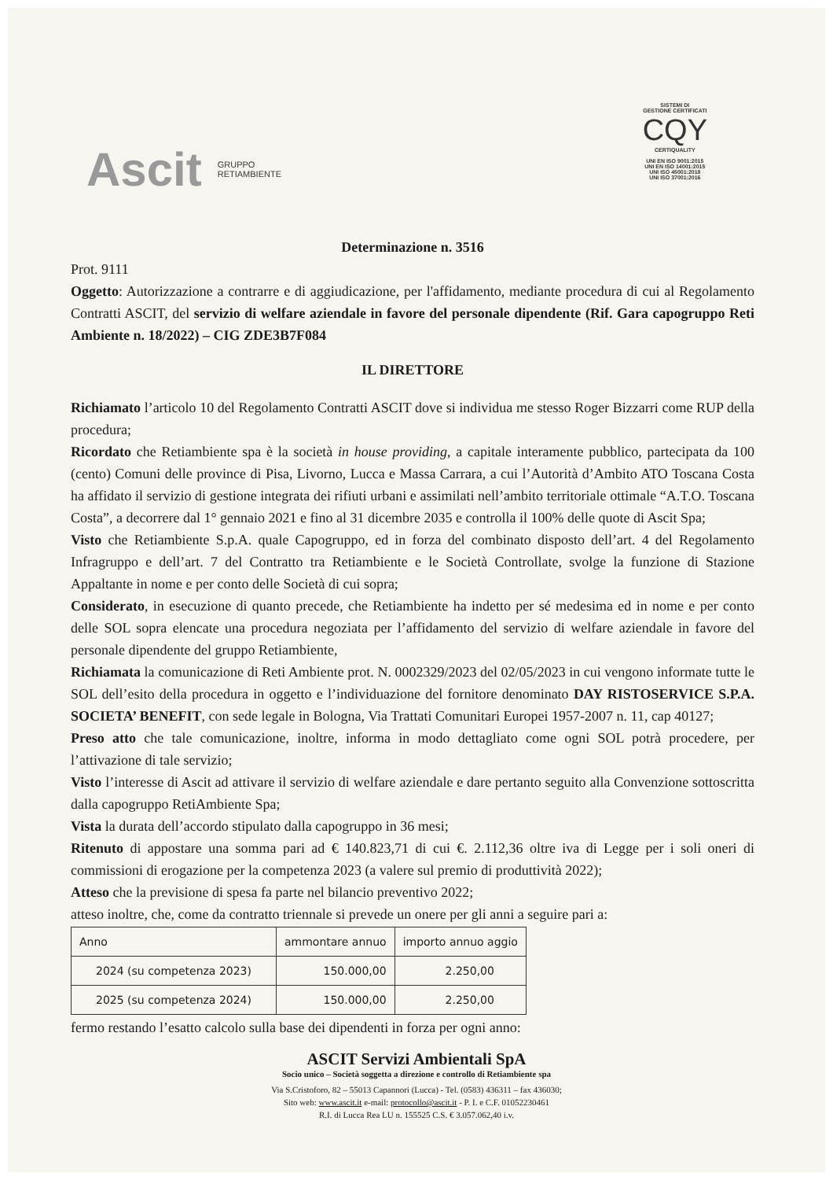Ascit GRUPPO
RETIAMBIENTE
SISTEMI DI
GESTIONE CERTIFICATI
CQY
CERTIQUALITY
UNI EN ISO 9001:2015
UNI EN ISO 14001:2015
UNI ISO 45001:2018
UNI ISO 37001:2016
Determinazione n. 3516
Prot. 9111
Oggetto: Autorizzazione a contrarre e di aggiudicazione, per l'affidamento, mediante procedura di cui al Regolamento Contratti ASCIT, del servizio di welfare aziendale in favore del personale dipendente (Rif. Gara capogruppo Reti Ambiente n. 18/2022) – CIG ZDE3B7F084
IL DIRETTORE
Richiamato l’articolo 10 del Regolamento Contratti ASCIT dove si individua me stesso Roger Bizzarri come RUP della procedura;
Ricordato che Retiambiente spa è la società in house providing, a capitale interamente pubblico, partecipata da 100 (cento) Comuni delle province di Pisa, Livorno, Lucca e Massa Carrara, a cui l’Autorità d’Ambito ATO Toscana Costa ha affidato il servizio di gestione integrata dei rifiuti urbani e assimilati nell’ambito territoriale ottimale “A.T.O. Toscana Costa”, a decorrere dal 1° gennaio 2021 e fino al 31 dicembre 2035 e controlla il 100% delle quote di Ascit Spa;
Visto che Retiambiente S.p.A. quale Capogruppo, ed in forza del combinato disposto dell’art. 4 del Regolamento Infragruppo e dell’art. 7 del Contratto tra Retiambiente e le Società Controllate, svolge la funzione di Stazione Appaltante in nome e per conto delle Società di cui sopra;
Considerato, in esecuzione di quanto precede, che Retiambiente ha indetto per sé medesima ed in nome e per conto delle SOL sopra elencate una procedura negoziata per l’affidamento del servizio di welfare aziendale in favore del personale dipendente del gruppo Retiambiente,
Richiamata la comunicazione di Reti Ambiente prot. N. 0002329/2023 del 02/05/2023 in cui vengono informate tutte le SOL dell’esito della procedura in oggetto e l’individuazione del fornitore denominato DAY RISTOSERVICE S.P.A. SOCIETA’ BENEFIT, con sede legale in Bologna, Via Trattati Comunitari Europei 1957-2007 n. 11, cap 40127;
Preso atto che tale comunicazione, inoltre, informa in modo dettagliato come ogni SOL potrà procedere, per l’attivazione di tale servizio;
Visto l’interesse di Ascit ad attivare il servizio di welfare aziendale e dare pertanto seguito alla Convenzione sottoscritta dalla capogruppo RetiAmbiente Spa;
Vista la durata dell’accordo stipulato dalla capogruppo in 36 mesi;
Ritenuto di appostare una somma pari ad € 140.823,71 di cui €. 2.112,36 oltre iva di Legge per i soli oneri di commissioni di erogazione per la competenza 2023 (a valere sul premio di produttività 2022);
Atteso che la previsione di spesa fa parte nel bilancio preventivo 2022;
atteso inoltre, che, come da contratto triennale si prevede un onere per gli anni a seguire pari a:
| Anno | ammontare annuo | importo annuo aggio |
| --- | --- | --- |
| 2024 (su competenza 2023) | 150.000,00 | 2.250,00 |
| 2025 (su competenza 2024) | 150.000,00 | 2.250,00 |
fermo restando l’esatto calcolo sulla base dei dipendenti in forza per ogni anno:
ASCIT Servizi Ambientali SpA
Socio unico – Società soggetta a direzione e controllo di Retiambiente spa
Via S.Cristoforo, 82 – 55013 Capannori (Lucca) - Tel. (0583) 436311 – fax 436030;
Sito web: www.ascit.it e-mail: protocollo@ascit.it - P. I. e C.F. 01052230461
R.I. di Lucca Rea LU n. 155525 C.S. € 3.057.062,40 i.v.